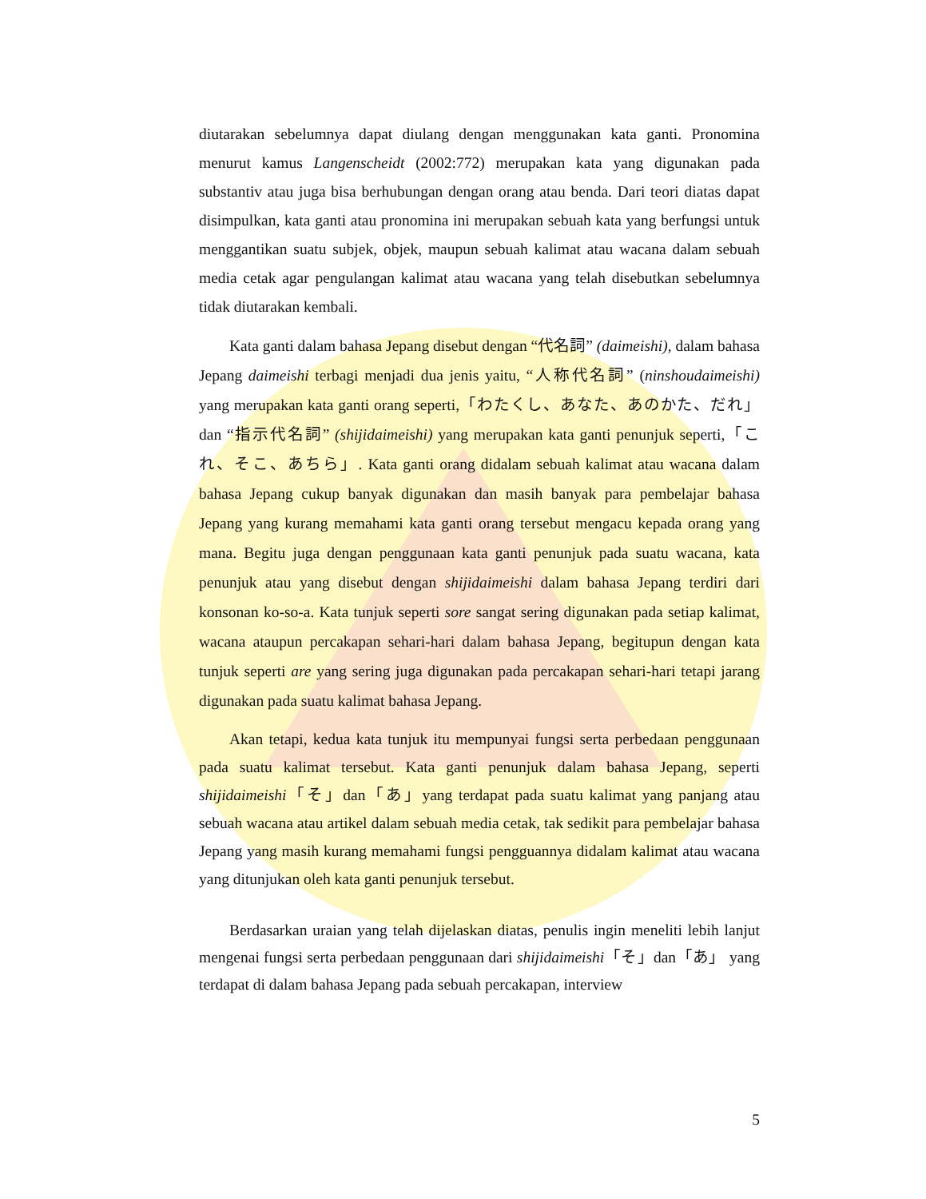diutarakan sebelumnya dapat diulang dengan menggunakan kata ganti. Pronomina menurut kamus Langenscheidt (2002:772) merupakan kata yang digunakan pada substantiv atau juga bisa berhubungan dengan orang atau benda. Dari teori diatas dapat disimpulkan, kata ganti atau pronomina ini merupakan sebuah kata yang berfungsi untuk menggantikan suatu subjek, objek, maupun sebuah kalimat atau wacana dalam sebuah media cetak agar pengulangan kalimat atau wacana yang telah disebutkan sebelumnya tidak diutarakan kembali.
Kata ganti dalam bahasa Jepang disebut dengan “代名詞” (daimeishi), dalam bahasa Jepang daimeishi terbagi menjadi dua jenis yaitu, “人称代名詞” (ninshoudaimeishi) yang merupakan kata ganti orang seperti,「わたくし、あなた、あのかた、だれ」dan “指示代名詞” (shijidaimeishi) yang merupakan kata ganti penunjuk seperti,「これ、そこ、あちら」. Kata ganti orang didalam sebuah kalimat atau wacana dalam bahasa Jepang cukup banyak digunakan dan masih banyak para pembelajar bahasa Jepang yang kurang memahami kata ganti orang tersebut mengacu kepada orang yang mana. Begitu juga dengan penggunaan kata ganti penunjuk pada suatu wacana, kata penunjuk atau yang disebut dengan shijidaimeishi dalam bahasa Jepang terdiri dari konsonan ko-so-a. Kata tunjuk seperti sore sangat sering digunakan pada setiap kalimat, wacana ataupun percakapan sehari-hari dalam bahasa Jepang, begitupun dengan kata tunjuk seperti are yang sering juga digunakan pada percakapan sehari-hari tetapi jarang digunakan pada suatu kalimat bahasa Jepang.
Akan tetapi, kedua kata tunjuk itu mempunyai fungsi serta perbedaan penggunaan pada suatu kalimat tersebut. Kata ganti penunjuk dalam bahasa Jepang, seperti shijidaimeishi「そ」dan「あ」yang terdapat pada suatu kalimat yang panjang atau sebuah wacana atau artikel dalam sebuah media cetak, tak sedikit para pembelajar bahasa Jepang yang masih kurang memahami fungsi pengguannya didalam kalimat atau wacana yang ditunjukan oleh kata ganti penunjuk tersebut.
Berdasarkan uraian yang telah dijelaskan diatas, penulis ingin meneliti lebih lanjut mengenai fungsi serta perbedaan penggunaan dari shijidaimeishi「そ」dan「あ」 yang terdapat di dalam bahasa Jepang pada sebuah percakapan, interview
5